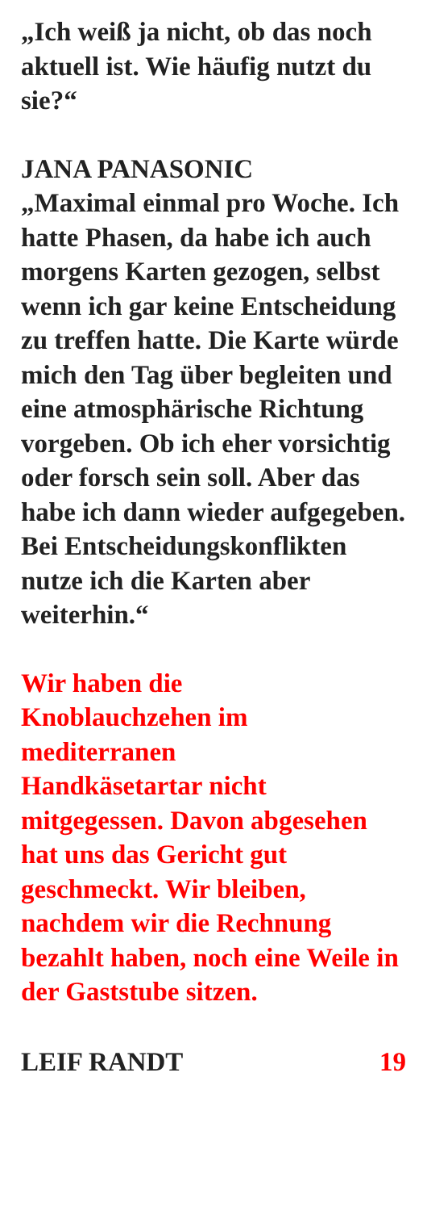„Ich weiß ja nicht, ob das noch aktuell ist. Wie häufig nutzt du sie?“
JANA PANASONIC
„Maximal einmal pro Woche. Ich hatte Phasen, da habe ich auch morgens Karten gezogen, selbst wenn ich gar keine Entscheidung zu treffen hatte. Die Karte würde mich den Tag über begleiten und eine atmosphärische Richtung vorgeben. Ob ich eher vorsichtig oder forsch sein soll. Aber das habe ich dann wieder aufgegeben. Bei Entscheidungskonflikten nutze ich die Karten aber weiterhin.“
Wir haben die
Knoblauchzehen im
mediterranen
Handkäsetartar nicht mitgegessen. Davon abgesehen hat uns das Gericht gut geschmeckt. Wir bleiben, nachdem wir die Rechnung bezahlt haben, noch eine Weile in der Gaststube sitzen.
LEIF RANDT 19